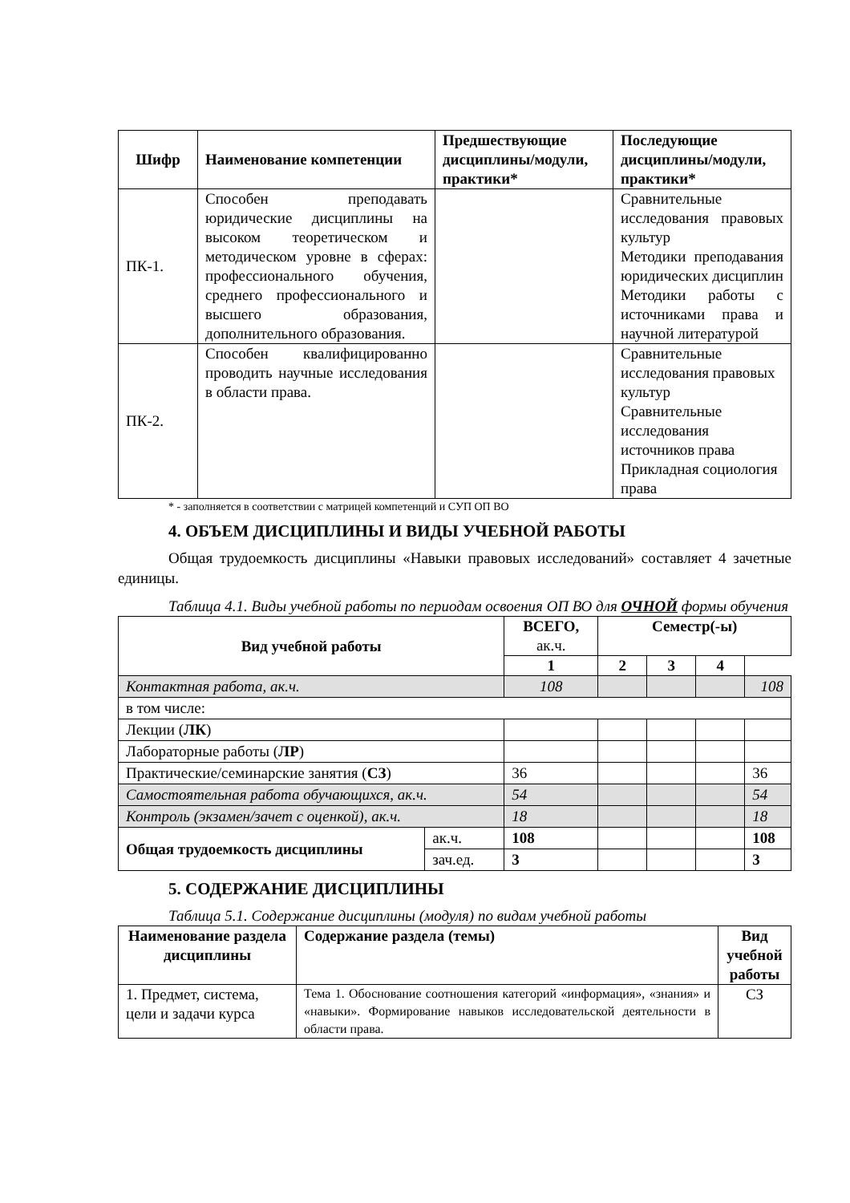| Шифр | Наименование компетенции | Предшествующие дисциплины/модули, практики* | Последующие дисциплины/модули, практики* |
| --- | --- | --- | --- |
| ПК-1. | Способен преподавать юридические дисциплины на высоком теоретическом и методическом уровне в сферах: профессионального обучения, среднего профессионального и высшего образования, дополнительного образования. | | Сравнительные исследования правовых культур Методики преподавания юридических дисциплин Методики работы с источниками права и научной литературой |
| ПК-2. | Способен квалифицированно проводить научные исследования в области права. | | Сравнительные исследования правовых культур Сравнительные исследования источников права Прикладная социология права |
* - заполняется в соответствии с матрицей компетенций и СУП ОП ВО
4. ОБЪЕМ ДИСЦИПЛИНЫ И ВИДЫ УЧЕБНОЙ РАБОТЫ
Общая трудоемкость дисциплины «Навыки правовых исследований» составляет 4 зачетные единицы.
Таблица 4.1. Виды учебной работы по периодам освоения ОП ВО для ОЧНОЙ формы обучения
| Вид учебной работы | | ВСЕГО, ак.ч. | Семестр(-ы) | | | |
| --- | --- | --- | --- | --- | --- | --- |
| | | | 1 | 2 | 3 | 4 |
| Контактная работа, ак.ч. | | 108 | | | | 108 |
| в том числе: | | | | | | |
| Лекции ( ЛК ) | | | | | | |
| Лабораторные работы ( ЛР ) | | | | | | |
| Практические/семинарские занятия ( СЗ ) | | 36 | | | | 36 |
| Самостоятельная работа обучающихся, ак.ч. | | 54 | | | | 54 |
| Контроль (экзамен/зачет с оценкой), ак.ч. | | 18 | | | | 18 |
| Общая трудоемкость дисциплины | ак.ч. | 108 | | | | 108 |
| | зач.ед. | 3 | | | | 3 |
5. СОДЕРЖАНИЕ ДИСЦИПЛИНЫ
Таблица 5.1. Содержание дисциплины (модуля) по видам учебной работы
| Наименование раздела дисциплины | Содержание раздела (темы) | Вид учебной работы |
| --- | --- | --- |
| 1. Предмет, система, цели и задачи курса | Тема 1. Обоснование соотношения категорий «информация», «знания» и «навыки». Формирование навыков исследовательской деятельности в области права. | СЗ |